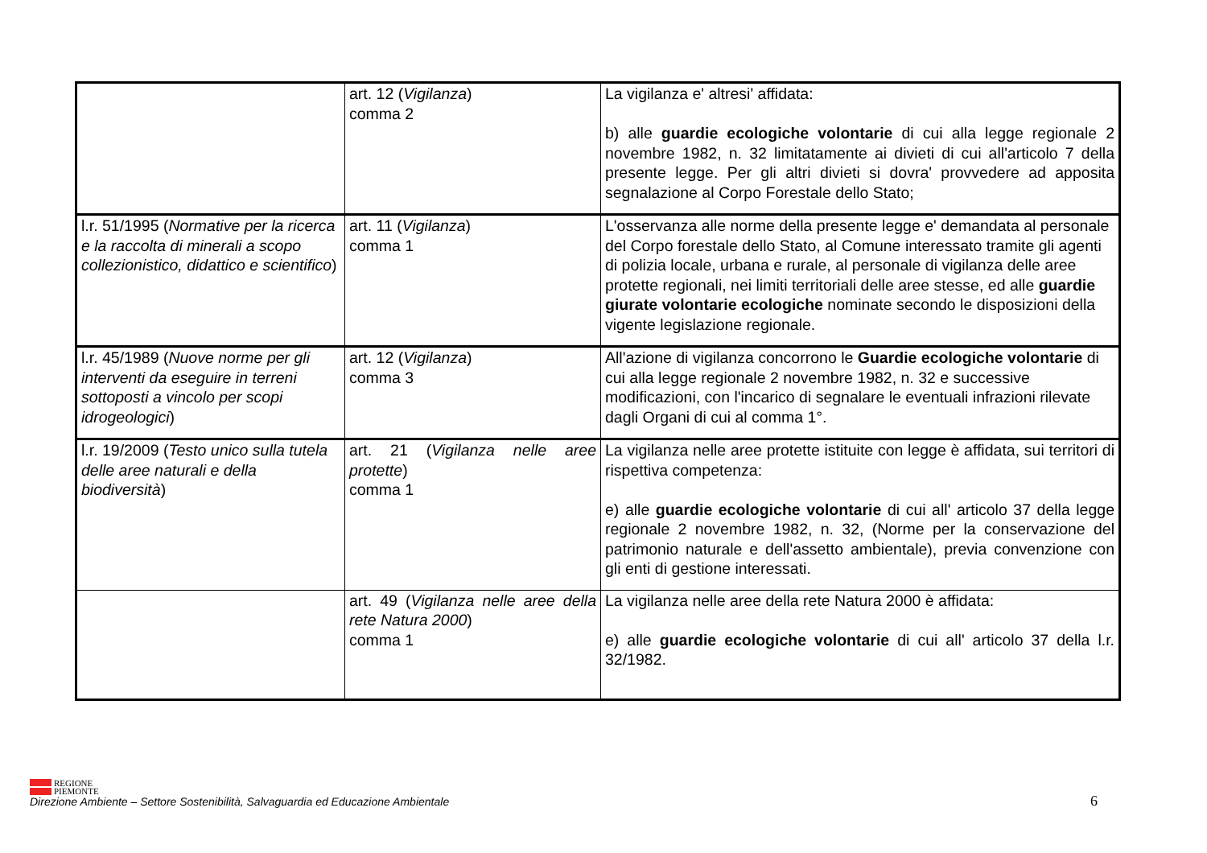| | art. 12 ( Vigilanza ) comma 2 | La vigilanza e' altresi' affidata: b) alle guardie ecologiche volontarie di cui alla legge regionale 2 novembre 1982, n. 32 limitatamente ai divieti di cui all'articolo 7 della presente legge. Per gli altri divieti si dovra' provvedere ad apposita segnalazione al Corpo Forestale dello Stato; |
| l.r. 51/1995 ( Normative per la ricerca e la raccolta di minerali a scopo collezionistico, didattico e scientifico ) | art. 11 ( Vigilanza ) comma 1 | L'osservanza alle norme della presente legge e' demandata al personale del Corpo forestale dello Stato, al Comune interessato tramite gli agenti di polizia locale, urbana e rurale, al personale di vigilanza delle aree protette regionali, nei limiti territoriali delle aree stesse, ed alle guardie giurate volontarie ecologiche nominate secondo le disposizioni della vigente legislazione regionale. |
| l.r. 45/1989 ( Nuove norme per gli interventi da eseguire in terreni sottoposti a vincolo per scopi idrogeologici ) | art. 12 ( Vigilanza ) comma 3 | All'azione di vigilanza concorrono le Guardie ecologiche volontarie di cui alla legge regionale 2 novembre 1982, n. 32 e successive modificazioni, con l'incarico di segnalare le eventuali infrazioni rilevate dagli Organi di cui al comma 1°. |
| l.r. 19/2009 ( Testo unico sulla tutela delle aree naturali e della biodiversità ) | art. 21 ( Vigilanza nelle aree protette ) comma 1 | La vigilanza nelle aree protette istituite con legge è affidata, sui territori di rispettiva competenza: e) alle guardie ecologiche volontarie di cui all' articolo 37 della legge regionale 2 novembre 1982, n. 32, (Norme per la conservazione del patrimonio naturale e dell'assetto ambientale), previa convenzione con gli enti di gestione interessati. |
| | art. 49 ( Vigilanza nelle aree della rete Natura 2000 ) comma 1 | La vigilanza nelle aree della rete Natura 2000 è affidata: e) alle guardie ecologiche volontarie di cui all' articolo 37 della l.r. 32/1982. |
REGIONE
PIEMONTE
Direzione Ambiente – Settore Sostenibilità, Salvaguardia ed Educazione Ambientale
6